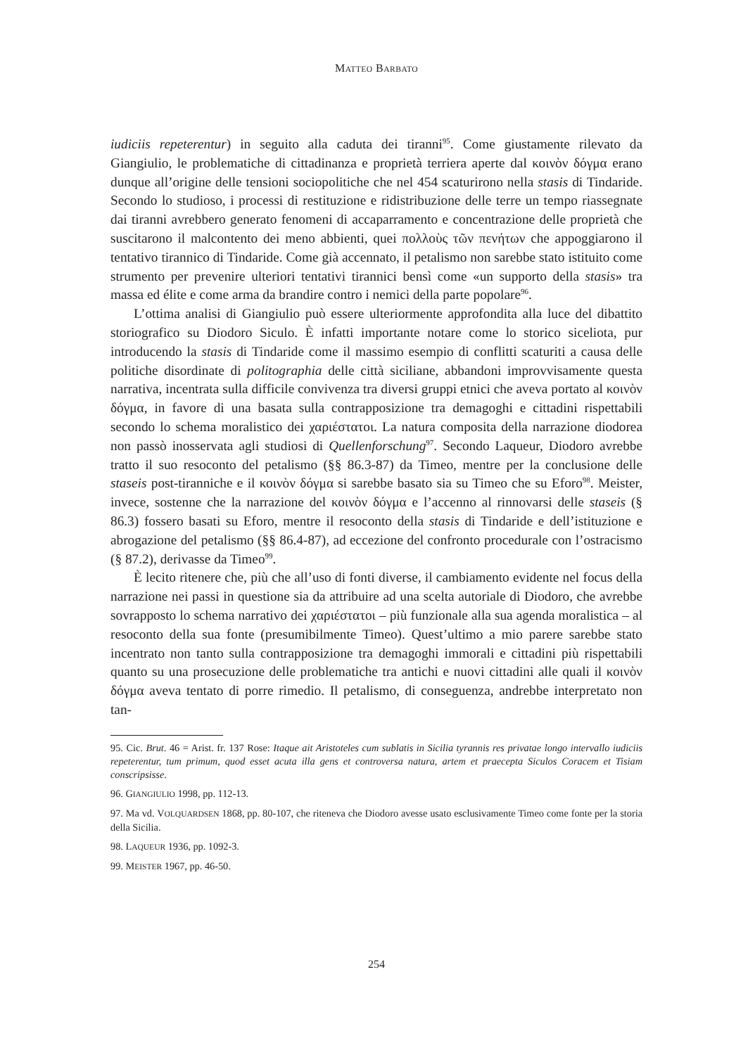MATTEO BARBATO
iudiciis repeterentur) in seguito alla caduta dei tiranni<sup>95</sup>. Come giustamente rilevato da Giangiulio, le problematiche di cittadinanza e proprietà terriera aperte dal κοινὸν δόγμα erano dunque all’origine delle tensioni sociopolitiche che nel 454 scaturirono nella stasis di Tindaride. Secondo lo studioso, i processi di restituzione e ridistribuzione delle terre un tempo riassegnate dai tiranni avrebbero generato fenomeni di accaparramento e concentrazione delle proprietà che suscitarono il malcontento dei meno abbienti, quei πολλοὺς τῶν πενήτων che appoggiarono il tentativo tirannico di Tindaride. Come già accennato, il petalismo non sarebbe stato istituito come strumento per prevenire ulteriori tentativi tirannici bensì come «un supporto della stasis» tra massa ed élite e come arma da brandire contro i nemici della parte popolare<sup>96</sup>.
L’ottima analisi di Giangiulio può essere ulteriormente approfondita alla luce del dibattito storiografico su Diodoro Siculo. È infatti importante notare come lo storico siceliota, pur introducendo la stasis di Tindaride come il massimo esempio di conflitti scaturiti a causa delle politiche disordinate di politographia delle città siciliane, abbandoni improvvisamente questa narrativa, incentrata sulla difficile convivenza tra diversi gruppi etnici che aveva portato al κοινὸν δόγμα, in favore di una basata sulla contrapposizione tra demagoghi e cittadini rispettabili secondo lo schema moralistico dei χαριέστατοι. La natura composita della narrazione diodorea non passò inosservata agli studiosi di Quellenforschung<sup>97</sup>. Secondo Laqueur, Diodoro avrebbe tratto il suo resoconto del petalismo (§§ 86.3-87) da Timeo, mentre per la conclusione delle staseis post-tiranniche e il κοινὸν δόγμα si sarebbe basato sia su Timeo che su Eforo<sup>98</sup>. Meister, invece, sostenne che la narrazione del κοινὸν δόγμα e l’accenno al rinnovarsi delle staseis (§ 86.3) fossero basati su Eforo, mentre il resoconto della stasis di Tindaride e dell’istituzione e abrogazione del petalismo (§§ 86.4-87), ad eccezione del confronto procedurale con l’ostracismo (§ 87.2), derivasse da Timeo<sup>99</sup>.
È lecito ritenere che, più che all’uso di fonti diverse, il cambiamento evidente nel focus della narrazione nei passi in questione sia da attribuire ad una scelta autoriale di Diodoro, che avrebbe sovrapposto lo schema narrativo dei χαριέστατοι – più funzionale alla sua agenda moralistica – al resoconto della sua fonte (presumibilmente Timeo). Quest’ultimo a mio parere sarebbe stato incentrato non tanto sulla contrapposizione tra demagoghi immorali e cittadini più rispettabili quanto su una prosecuzione delle problematiche tra antichi e nuovi cittadini alle quali il κοινὸν δόγμα aveva tentato di porre rimedio. Il petalismo, di conseguenza, andrebbe interpretato non tan-
95. Cic. Brut. 46 = Arist. fr. 137 Rose: Itaque ait Aristoteles cum sublatis in Sicilia tyrannis res privatae longo intervallo iudiciis repeterentur, tum primum, quod esset acuta illa gens et controversa natura, artem et praecepta Siculos Coracem et Tisiam conscripsisse.
96. GIANGIULIO 1998, pp. 112-13.
97. Ma vd. VOLQUARDSEN 1868, pp. 80-107, che riteneva che Diodoro avesse usato esclusivamente Timeo come fonte per la storia della Sicilia.
98. LAQUEUR 1936, pp. 1092-3.
99. MEISTER 1967, pp. 46-50.
254